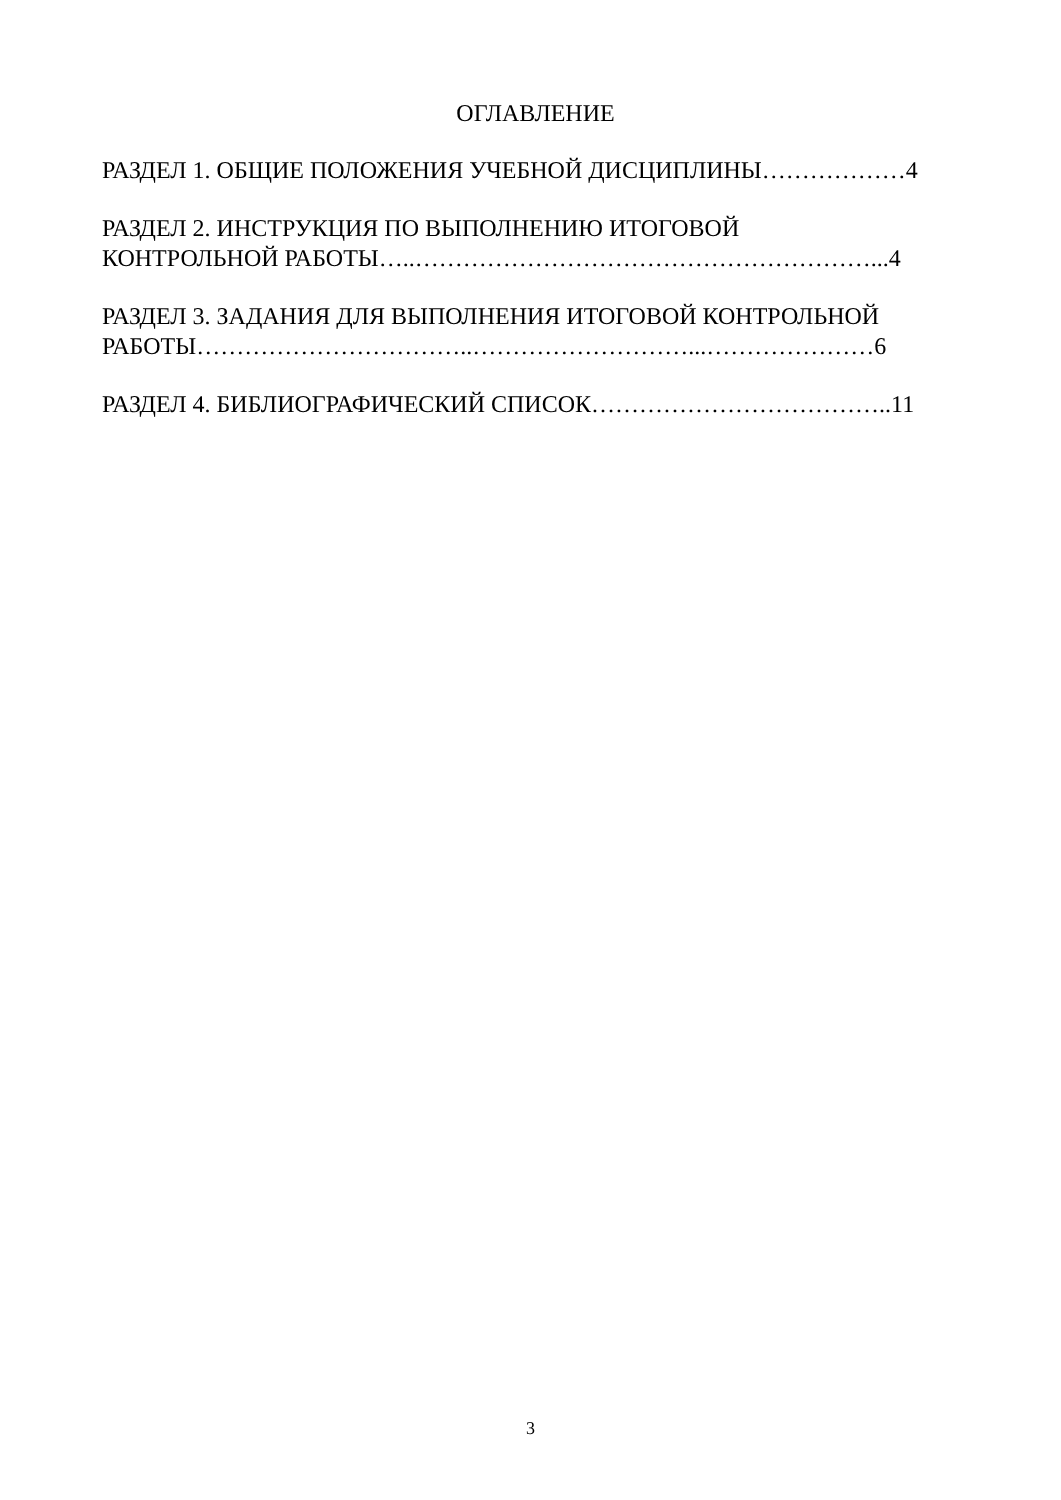ОГЛАВЛЕНИЕ
РАЗДЕЛ 1. ОБЩИЕ ПОЛОЖЕНИЯ УЧЕБНОЙ ДИСЦИПЛИНЫ………………4
РАЗДЕЛ 2. ИНСТРУКЦИЯ ПО ВЫПОЛНЕНИЮ ИТОГОВОЙ
КОНТРОЛЬНОЙ РАБОТЫ…..…………………………………………………...4
РАЗДЕЛ 3. ЗАДАНИЯ ДЛЯ ВЫПОЛНЕНИЯ ИТОГОВОЙ КОНТРОЛЬНОЙ
РАБОТЫ……………………………..………………………...…………………6
РАЗДЕЛ 4. БИБЛИОГРАФИЧЕСКИЙ СПИСОК………………………………..11
3